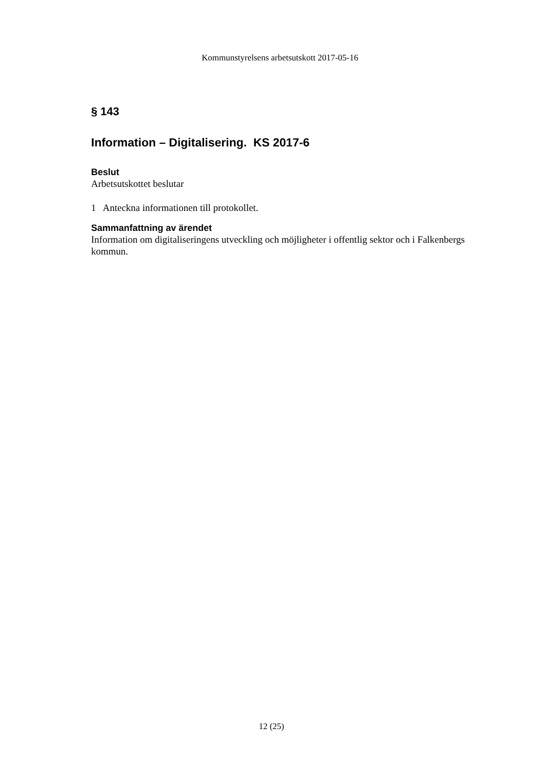Kommunstyrelsens arbetsutskott 2017-05-16
§ 143
Information – Digitalisering. KS 2017-6
Beslut
Arbetsutskottet beslutar
1 Anteckna informationen till protokollet.
Sammanfattning av ärendet
Information om digitaliseringens utveckling och möjligheter i offentlig sektor och i Falkenbergs kommun.
12 (25)